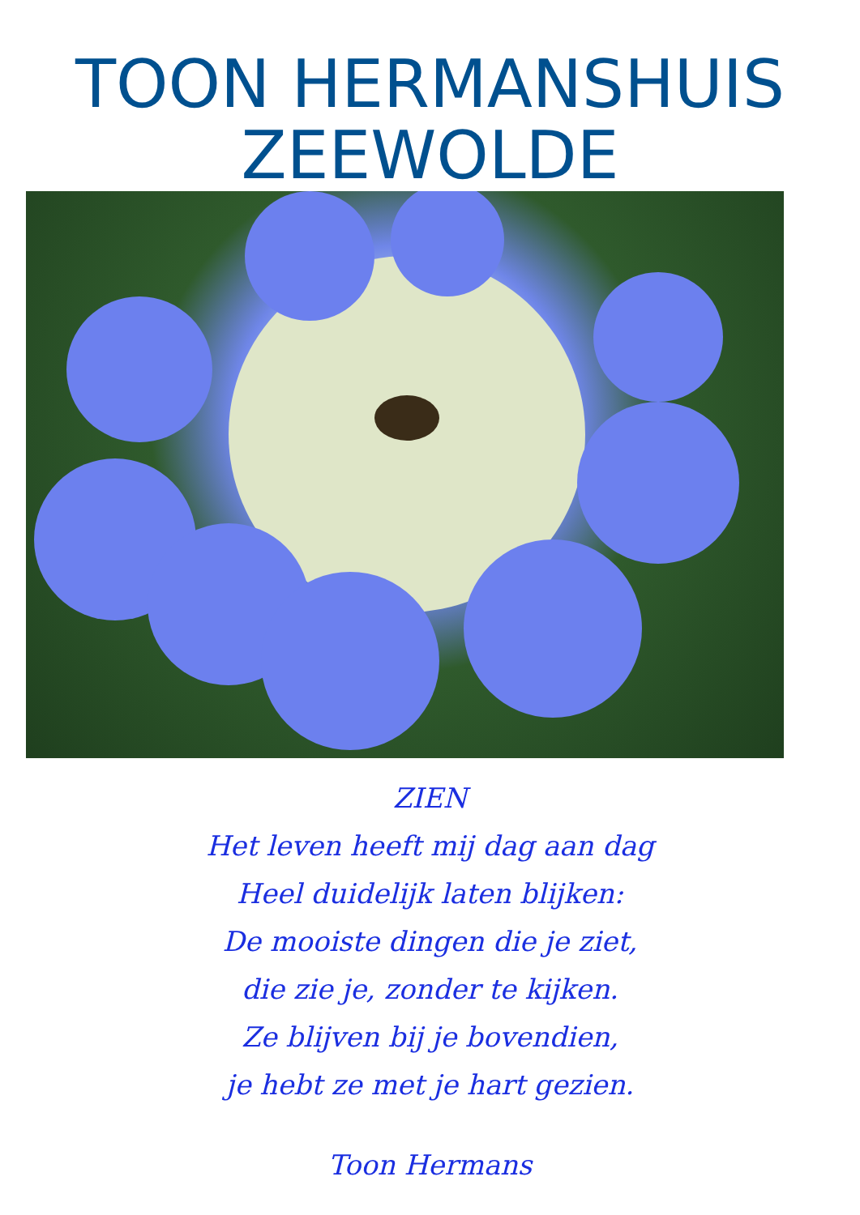TOON HERMANSHUIS
ZEEWOLDE
ZIEN
Het leven heeft mij dag aan dag
Heel duidelijk laten blijken:
De mooiste dingen die je ziet,
die zie je, zonder te kijken.
Ze blijven bij je bovendien,
je hebt ze met je hart gezien.
Toon Hermans